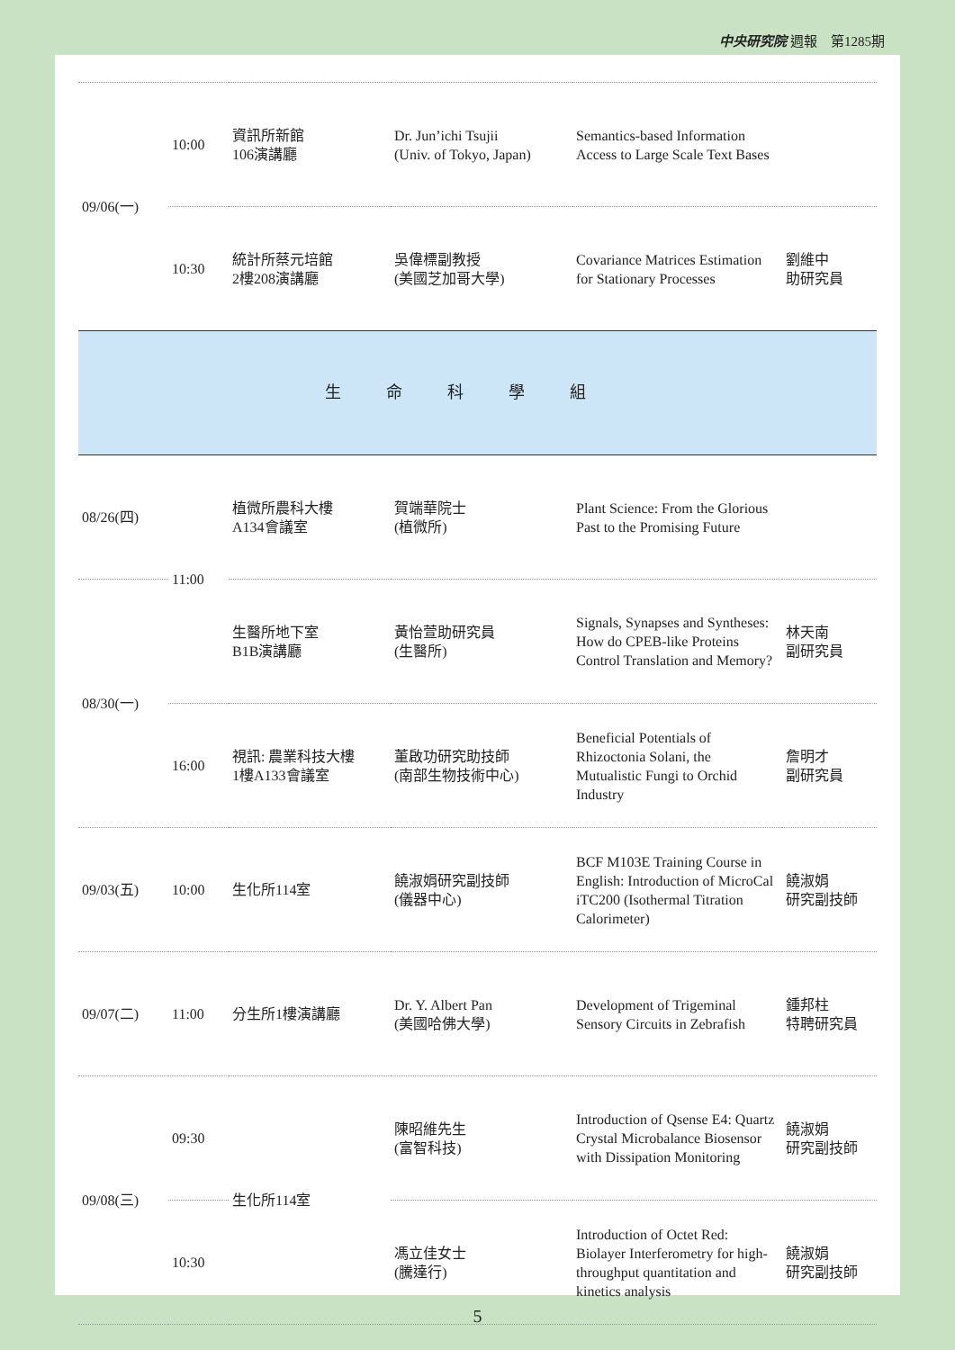中央研究院 週報　第1285期
| 09/06(一) | 10:00 | 資訊所新館 106演講廳 | Dr. Jun’ichi Tsujii (Univ. of Tokyo, Japan) | Semantics-based Information Access to Large Scale Text Bases | |
| | 10:30 | 統計所蔡元培館 2樓208演講廳 | 吳偉標副教授 (美國芝加哥大學) | Covariance Matrices Estimation for Stationary Processes | 劉維中 助研究員 |
| 生命科學組 | | | | | |
| 08/26(四) | 11:00 | 植微所農科大樓 A134會議室 | 賀端華院士 (植微所) | Plant Science: From the Glorious Past to the Promising Future | |
| 08/30(一) | | 生醫所地下室 B1B演講廳 | 黃怡萱助研究員 (生醫所) | Signals, Synapses and Syntheses: How do CPEB-like Proteins Control Translation and Memory? | 林天南 副研究員 |
| | 16:00 | 視訊: 農業科技大樓 1樓A133會議室 | 董啟功研究助技師 (南部生物技術中心) | Beneficial Potentials of Rhizoctonia Solani, the Mutualistic Fungi to Orchid Industry | 詹明才 副研究員 |
| 09/03(五) | 10:00 | 生化所114室 | 饒淑娟研究副技師 (儀器中心) | BCF M103E Training Course in English: Introduction of MicroCal iTC200 (Isothermal Titration Calorimeter) | 饒淑娟 研究副技師 |
| 09/07(二) | 11:00 | 分生所1樓演講廳 | Dr. Y. Albert Pan (美國哈佛大學) | Development of Trigeminal Sensory Circuits in Zebrafish | 鍾邦柱 特聘研究員 |
| 09/08(三) | 09:30 | 生化所114室 | 陳昭維先生 (富智科技) | Introduction of Qsense E4: Quartz Crystal Microbalance Biosensor with Dissipation Monitoring | 饒淑娟 研究副技師 |
| | 10:30 | | 馮立佳女士 (騰達行) | Introduction of Octet Red: Biolayer Interferometry for high-throughput quantitation and kinetics analysis | 饒淑娟 研究副技師 |
5